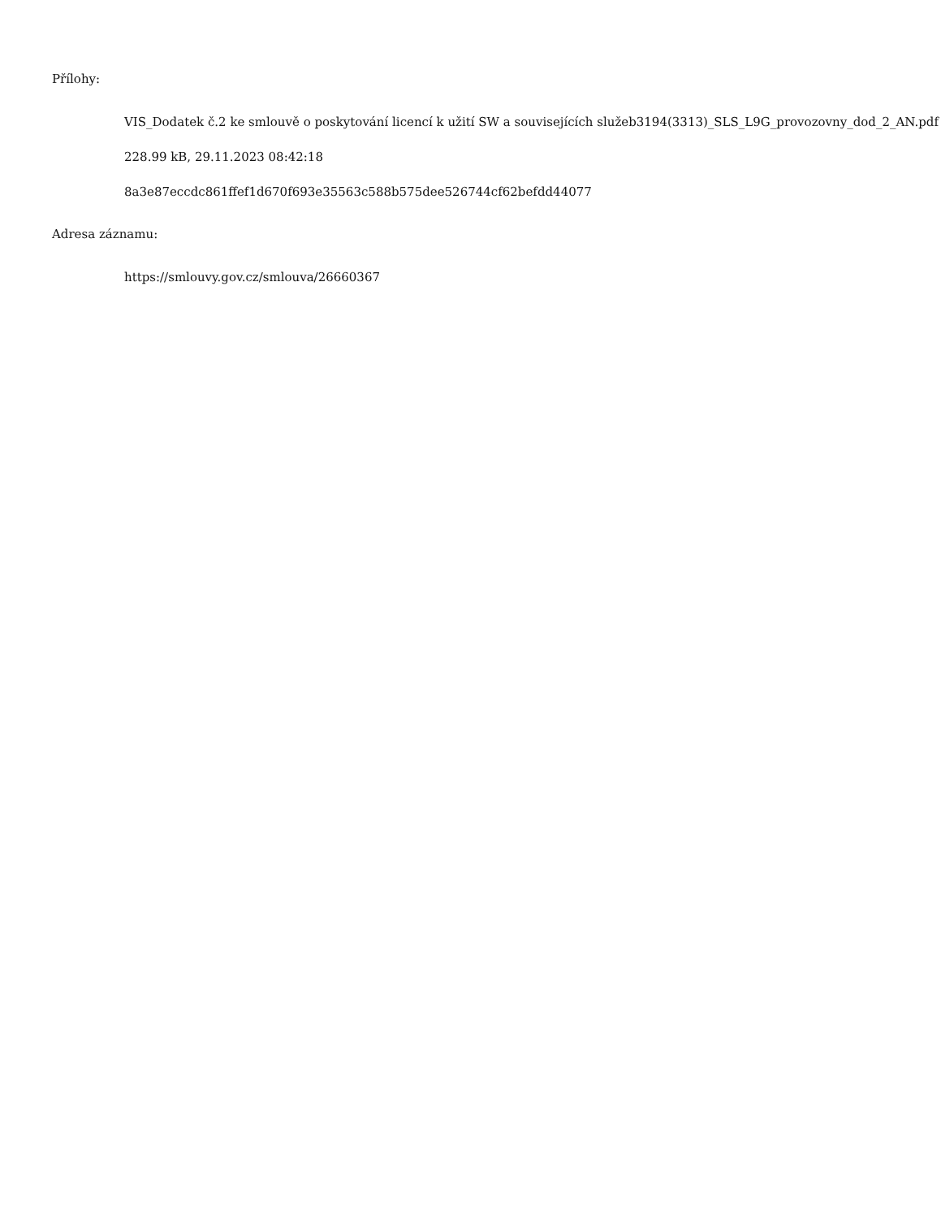Přílohy:
VIS_Dodatek č.2 ke smlouvě o poskytování licencí k užití SW a souvisejících služeb3194(3313)_SLS_L9G_provozovny_dod_2_AN.pdf
228.99 kB, 29.11.2023 08:42:18
8a3e87eccdc861ffef1d670f693e35563c588b575dee526744cf62befdd44077
Adresa záznamu:
https://smlouvy.gov.cz/smlouva/26660367